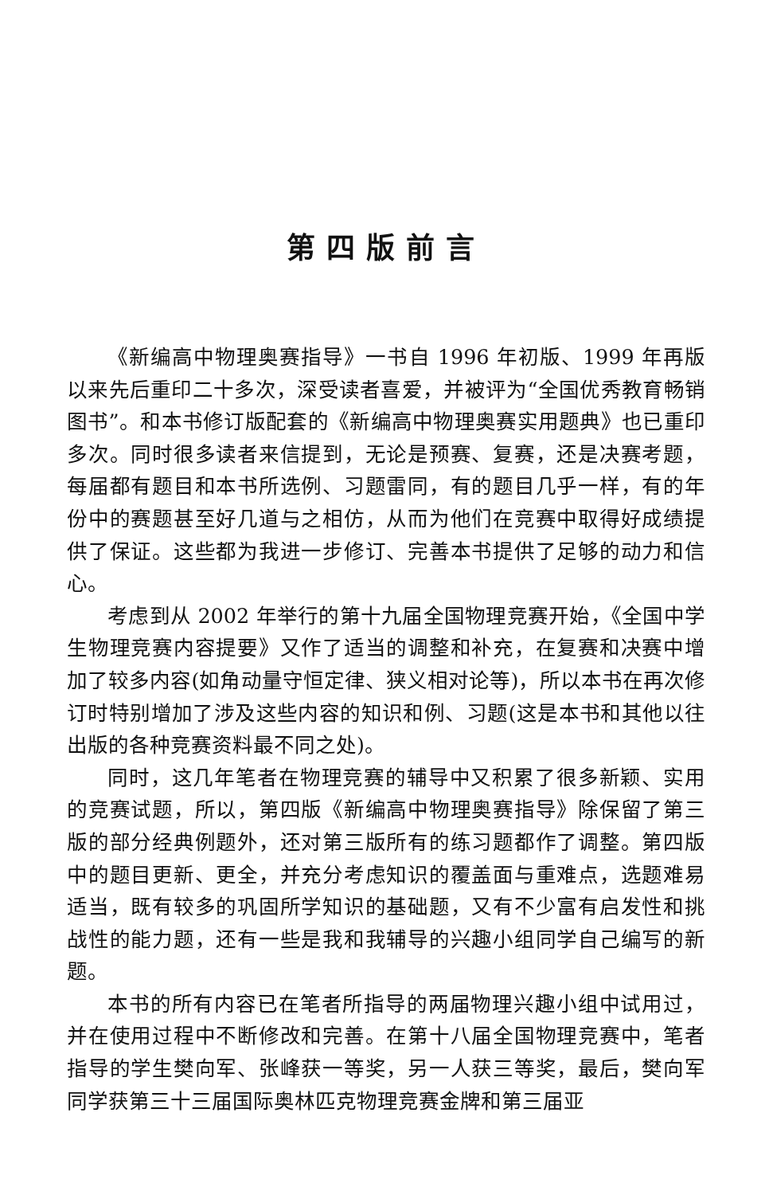第四版前言
《新编高中物理奥赛指导》一书自 1996 年初版、1999 年再版以来先后重印二十多次，深受读者喜爱，并被评为“全国优秀教育畅销图书”。和本书修订版配套的《新编高中物理奥赛实用题典》也已重印多次。同时很多读者来信提到，无论是预赛、复赛，还是决赛考题，每届都有题目和本书所选例、习题雷同，有的题目几乎一样，有的年份中的赛题甚至好几道与之相仿，从而为他们在竞赛中取得好成绩提供了保证。这些都为我进一步修订、完善本书提供了足够的动力和信心。
考虑到从 2002 年举行的第十九届全国物理竞赛开始，《全国中学生物理竞赛内容提要》又作了适当的调整和补充，在复赛和决赛中增加了较多内容(如角动量守恒定律、狭义相对论等)，所以本书在再次修订时特别增加了涉及这些内容的知识和例、习题(这是本书和其他以往出版的各种竞赛资料最不同之处)。
同时，这几年笔者在物理竞赛的辅导中又积累了很多新颖、实用的竞赛试题，所以，第四版《新编高中物理奥赛指导》除保留了第三版的部分经典例题外，还对第三版所有的练习题都作了调整。第四版中的题目更新、更全，并充分考虑知识的覆盖面与重难点，选题难易适当，既有较多的巩固所学知识的基础题，又有不少富有启发性和挑战性的能力题，还有一些是我和我辅导的兴趣小组同学自己编写的新题。
本书的所有内容已在笔者所指导的两届物理兴趣小组中试用过，并在使用过程中不断修改和完善。在第十八届全国物理竞赛中，笔者指导的学生樊向军、张峰获一等奖，另一人获三等奖，最后，樊向军同学获第三十三届国际奥林匹克物理竞赛金牌和第三届亚